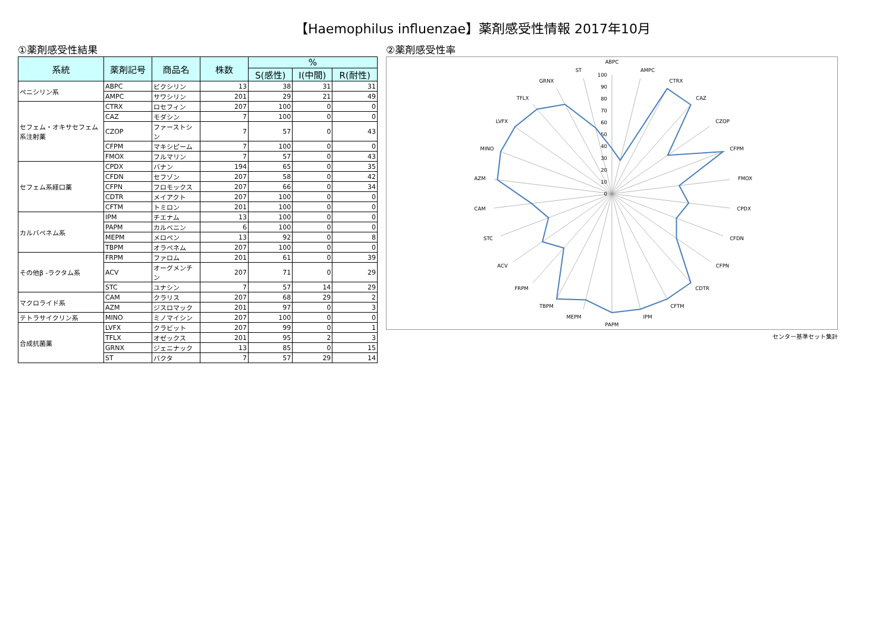【Haemophilus influenzae】薬剤感受性情報 2017年10月
①薬剤感受性結果
| 系統 | 薬剤記号 | 商品名 | 株数 | % | | |
| --- | --- | --- | --- | --- | --- | --- |
| | | | | S(感性) | I(中間) | R(耐性) |
| ペニシリン系 | ABPC | ビクシリン | 13 | 38 | 31 | 31 |
| | AMPC | サワシリン | 201 | 29 | 21 | 49 |
| セフェム・オキサセフェム系注射薬 | CTRX | ロセフィン | 207 | 100 | 0 | 0 |
| | CAZ | モダシン | 7 | 100 | 0 | 0 |
| | CZOP | ファーストシン | 7 | 57 | 0 | 43 |
| | CFPM | マキシピーム | 7 | 100 | 0 | 0 |
| | FMOX | フルマリン | 7 | 57 | 0 | 43 |
| セフェム系経口薬 | CPDX | バナン | 194 | 65 | 0 | 35 |
| | CFDN | セフゾン | 207 | 58 | 0 | 42 |
| | CFPN | フロモックス | 207 | 66 | 0 | 34 |
| | CDTR | メイアクト | 207 | 100 | 0 | 0 |
| | CFTM | トミロン | 201 | 100 | 0 | 0 |
| カルバペネム系 | IPM | チエナム | 13 | 100 | 0 | 0 |
| | PAPM | カルベニン | 6 | 100 | 0 | 0 |
| | MEPM | メロペン | 13 | 92 | 0 | 8 |
| | TBPM | オラペネム | 207 | 100 | 0 | 0 |
| その他β -ラクタム系 | FRPM | ファロム | 201 | 61 | 0 | 39 |
| | ACV | オーグメンチン | 207 | 71 | 0 | 29 |
| | STC | ユナシン | 7 | 57 | 14 | 29 |
| マクロライド系 | CAM | クラリス | 207 | 68 | 29 | 2 |
| | AZM | ジスロマック | 201 | 97 | 0 | 3 |
| テトラサイクリン系 | MINO | ミノマイシン | 207 | 100 | 0 | 0 |
| 合成抗菌薬 | LVFX | クラビット | 207 | 99 | 0 | 1 |
| | TFLX | オゼックス | 201 | 95 | 2 | 3 |
| | GRNX | ジェニナック | 13 | 85 | 0 | 15 |
| | ST | バクタ | 7 | 57 | 29 | 14 |
②薬剤感受性率
0
10
20
30
40
50
60
70
80
90
100
ABPC
AMPC
CTRX
CAZ
CZOP
CFPM
FMOX
CPDX
CFDN
CFPN
CDTR
CFTM
IPM
PAPM
MEPM
TBPM
FRPM
ACV
STC
CAM
AZM
MINO
LVFX
TFLX
GRNX
ST
センター基準セット集計